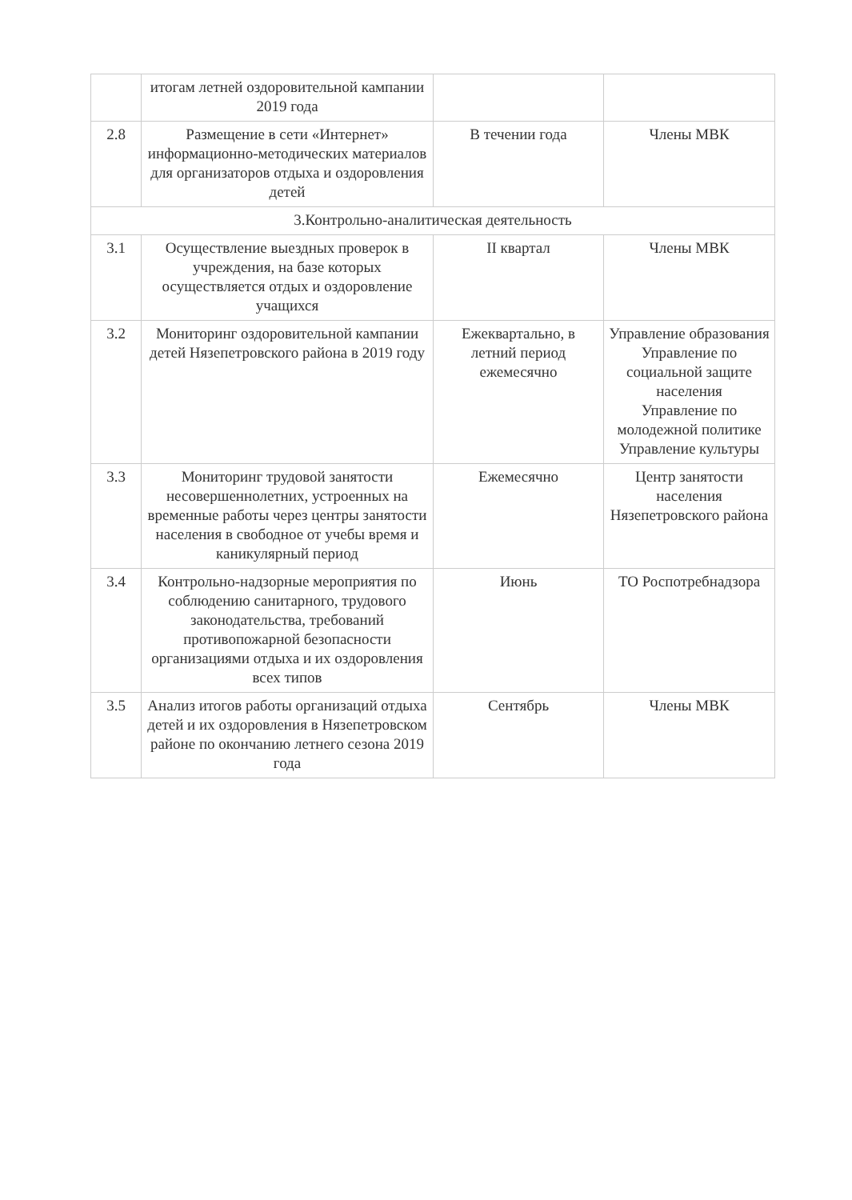| | итогам летней оздоровительной кампании 2019 года | | |
| 2.8 | Размещение в сети «Интернет» информационно-методических материалов для организаторов отдыха и оздоровления детей | В течении года | Члены МВК |
| 3.Контрольно-аналитическая деятельность | | | |
| 3.1 | Осуществление выездных проверок в учреждения, на базе которых осуществляется отдых и оздоровление учащихся | II квартал | Члены МВК |
| 3.2 | Мониторинг оздоровительной кампании детей Нязепетровского района в 2019 году | Ежеквартально, в летний период ежемесячно | Управление образования Управление по социальной защите населения Управление по молодежной политике Управление культуры |
| 3.3 | Мониторинг трудовой занятости несовершеннолетних, устроенных на временные работы через центры занятости населения в свободное от учебы время и каникулярный период | Ежемесячно | Центр занятости населения Нязепетровского района |
| 3.4 | Контрольно-надзорные мероприятия по соблюдению санитарного, трудового законодательства, требований противопожарной безопасности организациями отдыха и их оздоровления всех типов | Июнь | ТО Роспотребнадзора |
| 3.5 | Анализ итогов работы организаций отдыха детей и их оздоровления в Нязепетровском районе по окончанию летнего сезона 2019 года | Сентябрь | Члены МВК |